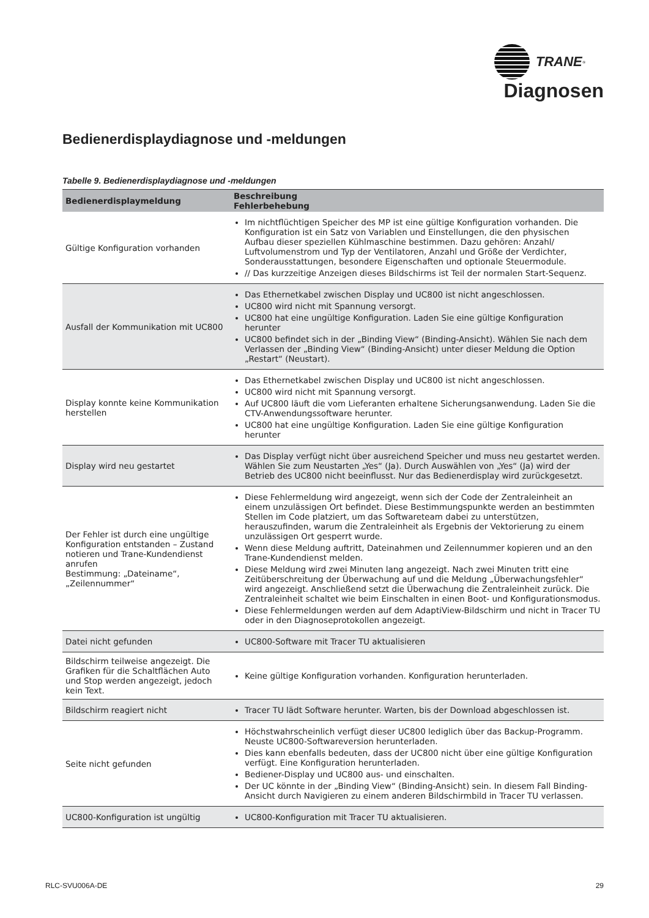TRANE<sup>®</sup>
Diagnosen
Bedienerdisplaydiagnose und -meldungen
Tabelle 9. Bedienerdisplaydiagnose und -meldungen
| Bedienerdisplaymeldung | Beschreibung Fehlerbehebung |
| --- | --- |
| Gültige Konfiguration vorhanden | Im nichtflüchtigen Speicher des MP ist eine gültige Konfiguration vorhanden. Die Konfiguration ist ein Satz von Variablen und Einstellungen, die den physischen Aufbau dieser speziellen Kühlmaschine bestimmen. Dazu gehören: Anzahl/ Luftvolumenstrom und Typ der Ventilatoren, Anzahl und Größe der Verdichter, Sonderausstattungen, besondere Eigenschaften und optionale Steuermodule. // Das kurzzeitige Anzeigen dieses Bildschirms ist Teil der normalen Start-Sequenz. |
| Ausfall der Kommunikation mit UC800 | Das Ethernetkabel zwischen Display und UC800 ist nicht angeschlossen. UC800 wird nicht mit Spannung versorgt. UC800 hat eine ungültige Konfiguration. Laden Sie eine gültige Konfiguration herunter UC800 befindet sich in der „Binding View“ (Binding-Ansicht). Wählen Sie nach dem Verlassen der „Binding View“ (Binding-Ansicht) unter dieser Meldung die Option „Restart“ (Neustart). |
| Display konnte keine Kommunikation herstellen | Das Ethernetkabel zwischen Display und UC800 ist nicht angeschlossen. UC800 wird nicht mit Spannung versorgt. Auf UC800 läuft die vom Lieferanten erhaltene Sicherungsanwendung. Laden Sie die CTV-Anwendungssoftware herunter. UC800 hat eine ungültige Konfiguration. Laden Sie eine gültige Konfiguration herunter |
| Display wird neu gestartet | Das Display verfügt nicht über ausreichend Speicher und muss neu gestartet werden. Wählen Sie zum Neustarten „Yes“ (Ja). Durch Auswählen von „Yes“ (Ja) wird der Betrieb des UC800 nicht beeinflusst. Nur das Bedienerdisplay wird zurückgesetzt. |
| Der Fehler ist durch eine ungültige Konfiguration entstanden – Zustand notieren und Trane-Kundendienst anrufen Bestimmung: „Dateiname“, „Zeilennummer“ | Diese Fehlermeldung wird angezeigt, wenn sich der Code der Zentraleinheit an einem unzulässigen Ort befindet. Diese Bestimmungspunkte werden an bestimmten Stellen im Code platziert, um das Softwareteam dabei zu unterstützen, herauszufinden, warum die Zentraleinheit als Ergebnis der Vektorierung zu einem unzulässigen Ort gesperrt wurde. Wenn diese Meldung auftritt, Dateinahmen und Zeilennummer kopieren und an den Trane-Kundendienst melden. Diese Meldung wird zwei Minuten lang angezeigt. Nach zwei Minuten tritt eine Zeitüberschreitung der Überwachung auf und die Meldung „Überwachungsfehler“ wird angezeigt. Anschließend setzt die Überwachung die Zentraleinheit zurück. Die Zentraleinheit schaltet wie beim Einschalten in einen Boot- und Konfigurationsmodus. Diese Fehlermeldungen werden auf dem AdaptiView-Bildschirm und nicht in Tracer TU oder in den Diagnoseprotokollen angezeigt. |
| Datei nicht gefunden | UC800-Software mit Tracer TU aktualisieren |
| Bildschirm teilweise angezeigt. Die Grafiken für die Schaltflächen Auto und Stop werden angezeigt, jedoch kein Text. | Keine gültige Konfiguration vorhanden. Konfiguration herunterladen. |
| Bildschirm reagiert nicht | Tracer TU lädt Software herunter. Warten, bis der Download abgeschlossen ist. |
| Seite nicht gefunden | Höchstwahrscheinlich verfügt dieser UC800 lediglich über das Backup-Programm. Neuste UC800-Softwareversion herunterladen. Dies kann ebenfalls bedeuten, dass der UC800 nicht über eine gültige Konfiguration verfügt. Eine Konfiguration herunterladen. Bediener-Display und UC800 aus- und einschalten. Der UC könnte in der „Binding View“ (Binding-Ansicht) sein. In diesem Fall Binding-Ansicht durch Navigieren zu einem anderen Bildschirmbild in Tracer TU verlassen. |
| UC800-Konfiguration ist ungültig | UC800-Konfiguration mit Tracer TU aktualisieren. |
RLC-SVU006A-DE 29